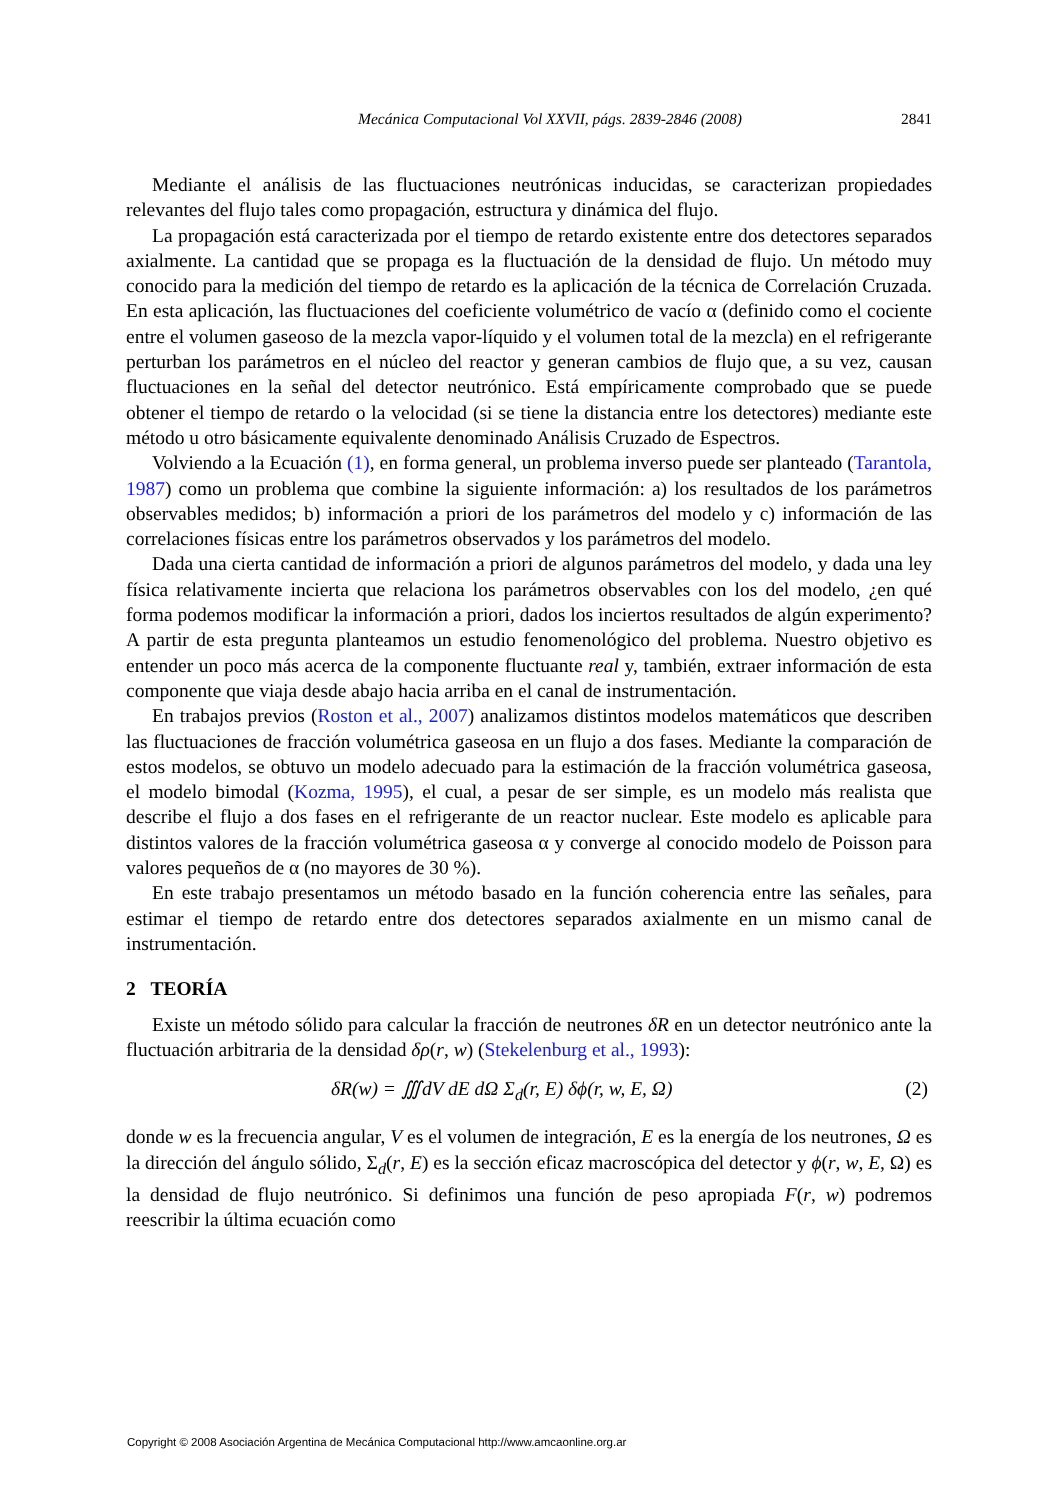Mecánica Computacional Vol XXVII, págs. 2839-2846 (2008) 2841
Mediante el análisis de las fluctuaciones neutrónicas inducidas, se caracterizan propiedades relevantes del flujo tales como propagación, estructura y dinámica del flujo.
La propagación está caracterizada por el tiempo de retardo existente entre dos detectores separados axialmente. La cantidad que se propaga es la fluctuación de la densidad de flujo. Un método muy conocido para la medición del tiempo de retardo es la aplicación de la técnica de Correlación Cruzada. En esta aplicación, las fluctuaciones del coeficiente volumétrico de vacío α (definido como el cociente entre el volumen gaseoso de la mezcla vapor-líquido y el volumen total de la mezcla) en el refrigerante perturban los parámetros en el núcleo del reactor y generan cambios de flujo que, a su vez, causan fluctuaciones en la señal del detector neutrónico. Está empíricamente comprobado que se puede obtener el tiempo de retardo o la velocidad (si se tiene la distancia entre los detectores) mediante este método u otro básicamente equivalente denominado Análisis Cruzado de Espectros.
Volviendo a la Ecuación (1), en forma general, un problema inverso puede ser planteado (Tarantola, 1987) como un problema que combine la siguiente información: a) los resultados de los parámetros observables medidos; b) información a priori de los parámetros del modelo y c) información de las correlaciones físicas entre los parámetros observados y los parámetros del modelo.
Dada una cierta cantidad de información a priori de algunos parámetros del modelo, y dada una ley física relativamente incierta que relaciona los parámetros observables con los del modelo, ¿en qué forma podemos modificar la información a priori, dados los inciertos resultados de algún experimento? A partir de esta pregunta planteamos un estudio fenomenológico del problema. Nuestro objetivo es entender un poco más acerca de la componente fluctuante real y, también, extraer información de esta componente que viaja desde abajo hacia arriba en el canal de instrumentación.
En trabajos previos (Roston et al., 2007) analizamos distintos modelos matemáticos que describen las fluctuaciones de fracción volumétrica gaseosa en un flujo a dos fases. Mediante la comparación de estos modelos, se obtuvo un modelo adecuado para la estimación de la fracción volumétrica gaseosa, el modelo bimodal (Kozma, 1995), el cual, a pesar de ser simple, es un modelo más realista que describe el flujo a dos fases en el refrigerante de un reactor nuclear. Este modelo es aplicable para distintos valores de la fracción volumétrica gaseosa α y converge al conocido modelo de Poisson para valores pequeños de α (no mayores de 30 %).
En este trabajo presentamos un método basado en la función coherencia entre las señales, para estimar el tiempo de retardo entre dos detectores separados axialmente en un mismo canal de instrumentación.
2 TEORÍA
Existe un método sólido para calcular la fracción de neutrones δR en un detector neutrónico ante la fluctuación arbitraria de la densidad δρ(r, w) (Stekelenburg et al., 1993):
δR(w) = ∭dV dE dΩ Σ<sub>d</sub>(r, E) δϕ(r, w, E, Ω) (2)
donde w es la frecuencia angular, V es el volumen de integración, E es la energía de los neutrones, Ω es la dirección del ángulo sólido, Σ<sub>d</sub>(r, E) es la sección eficaz macroscópica del detector y ϕ(r, w, E, Ω) es la densidad de flujo neutrónico. Si definimos una función de peso apropiada F(r, w) podremos reescribir la última ecuación como
Copyright © 2008 Asociación Argentina de Mecánica Computacional http://www.amcaonline.org.ar